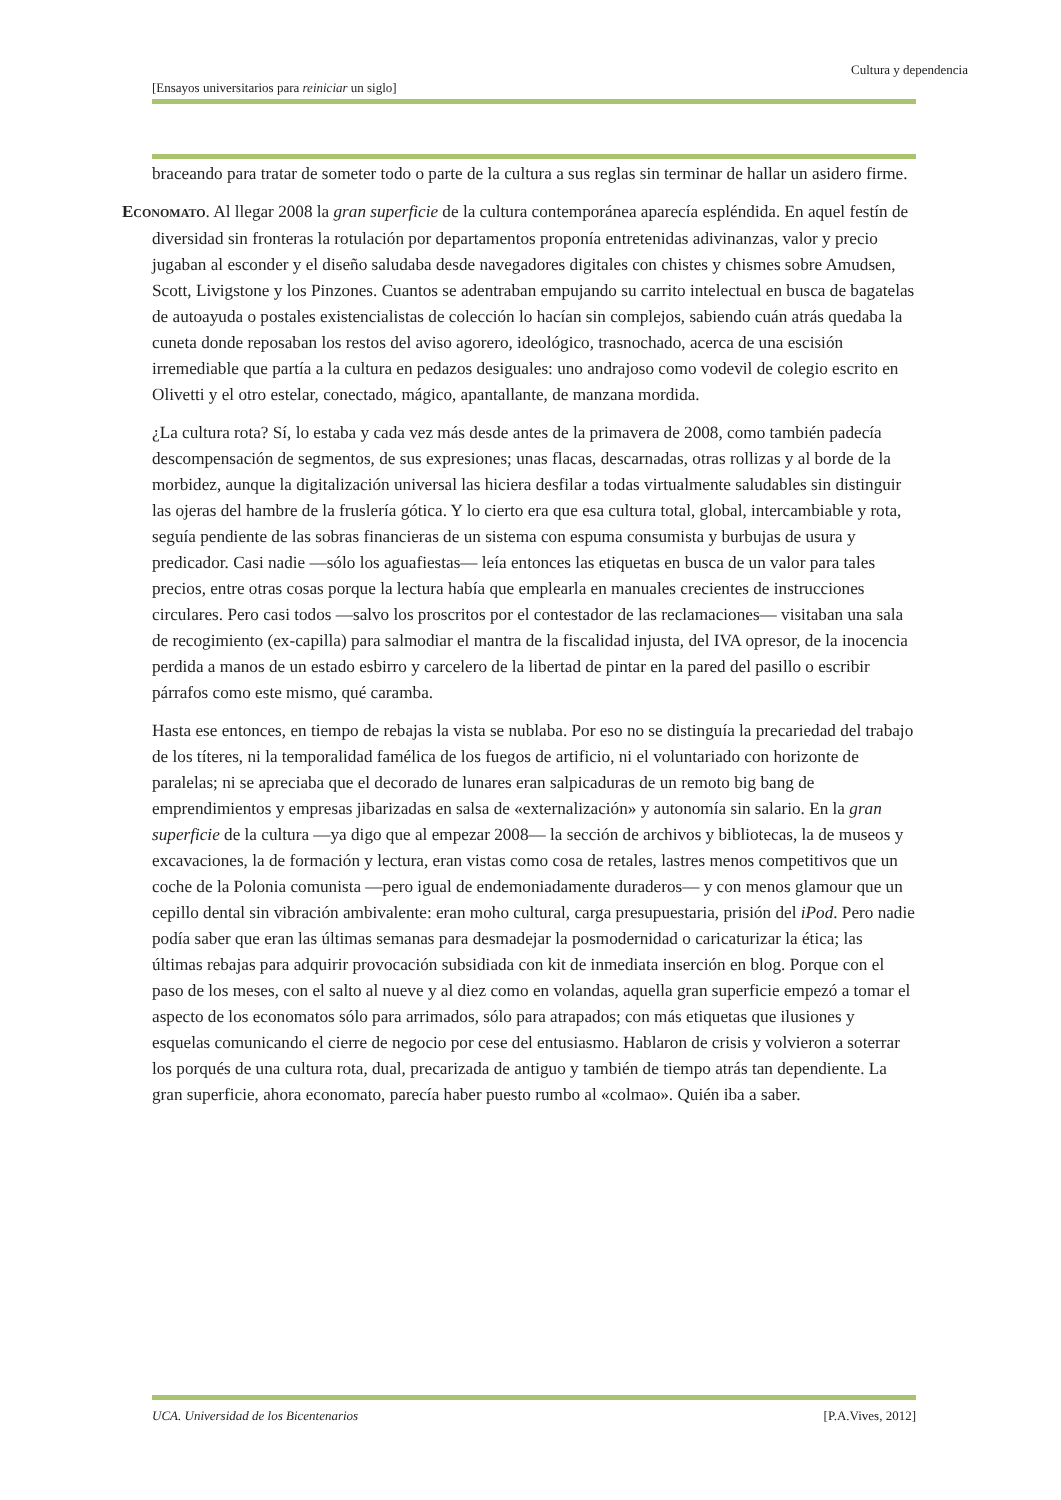Cultura y dependencia
[Ensayos universitarios para reiniciar un siglo]
braceando para tratar de someter todo o parte de la cultura a sus reglas sin terminar de hallar un asidero firme.
ECONOMATO. Al llegar 2008 la gran superficie de la cultura contemporánea aparecía espléndida. En aquel festín de diversidad sin fronteras la rotulación por departamentos proponía entretenidas adivinanzas, valor y precio jugaban al esconder y el diseño saludaba desde navegadores digitales con chistes y chismes sobre Amudsen, Scott, Livigstone y los Pinzones. Cuantos se adentraban empujando su carrito intelectual en busca de bagatelas de autoayuda o postales existencialistas de colección lo hacían sin complejos, sabiendo cuán atrás quedaba la cuneta donde reposaban los restos del aviso agorero, ideológico, trasnochado, acerca de una escisión irremediable que partía a la cultura en pedazos desiguales: uno andrajoso como vodevil de colegio escrito en Olivetti y el otro estelar, conectado, mágico, apantallante, de manzana mordida.
¿La cultura rota? Sí, lo estaba y cada vez más desde antes de la primavera de 2008, como también padecía descompensación de segmentos, de sus expresiones; unas flacas, descarnadas, otras rollizas y al borde de la morbidez, aunque la digitalización universal las hiciera desfilar a todas virtualmente saludables sin distinguir las ojeras del hambre de la fruslería gótica. Y lo cierto era que esa cultura total, global, intercambiable y rota, seguía pendiente de las sobras financieras de un sistema con espuma consumista y burbujas de usura y predicador. Casi nadie —sólo los aguafiestas— leía entonces las etiquetas en busca de un valor para tales precios, entre otras cosas porque la lectura había que emplearla en manuales crecientes de instrucciones circulares. Pero casi todos —salvo los proscritos por el contestador de las reclamaciones— visitaban una sala de recogimiento (ex-capilla) para salmodiar el mantra de la fiscalidad injusta, del IVA opresor, de la inocencia perdida a manos de un estado esbirro y carcelero de la libertad de pintar en la pared del pasillo o escribir párrafos como este mismo, qué caramba.
Hasta ese entonces, en tiempo de rebajas la vista se nublaba. Por eso no se distinguía la precariedad del trabajo de los títeres, ni la temporalidad famélica de los fuegos de artificio, ni el voluntariado con horizonte de paralelas; ni se apreciaba que el decorado de lunares eran salpicaduras de un remoto big bang de emprendimientos y empresas jibarizadas en salsa de «externalización» y autonomía sin salario. En la gran superficie de la cultura —ya digo que al empezar 2008— la sección de archivos y bibliotecas, la de museos y excavaciones, la de formación y lectura, eran vistas como cosa de retales, lastres menos competitivos que un coche de la Polonia comunista —pero igual de endemoniadamente duraderos— y con menos glamour que un cepillo dental sin vibración ambivalente: eran moho cultural, carga presupuestaria, prisión del iPod. Pero nadie podía saber que eran las últimas semanas para desmadejar la posmodernidad o caricaturizar la ética; las últimas rebajas para adquirir provocación subsidiada con kit de inmediata inserción en blog. Porque con el paso de los meses, con el salto al nueve y al diez como en volandas, aquella gran superficie empezó a tomar el aspecto de los economatos sólo para arrimados, sólo para atrapados; con más etiquetas que ilusiones y esquelas comunicando el cierre de negocio por cese del entusiasmo. Hablaron de crisis y volvieron a soterrar los porqués de una cultura rota, dual, precarizada de antiguo y también de tiempo atrás tan dependiente. La gran superficie, ahora economato, parecía haber puesto rumbo al «colmao». Quién iba a saber.
UCA. Universidad de los Bicentenarios [P.A.Vives, 2012]